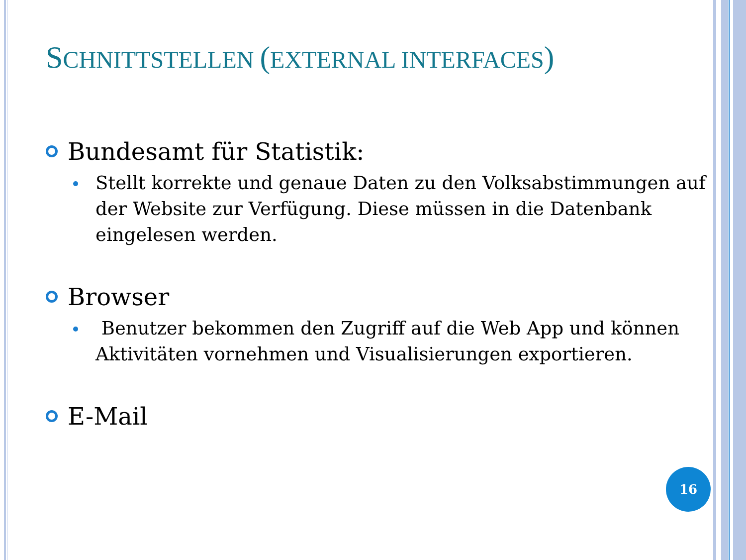SCHNITTSTELLEN (EXTERNAL INTERFACES)
Bundesamt für Statistik:
Stellt korrekte und genaue Daten zu den Volksabstimmungen auf der Website zur Verfügung. Diese müssen in die Datenbank eingelesen werden.
Browser
Benutzer bekommen den Zugriff auf die Web App und können Aktivitäten vornehmen und Visualisierungen exportieren.
E-Mail
16